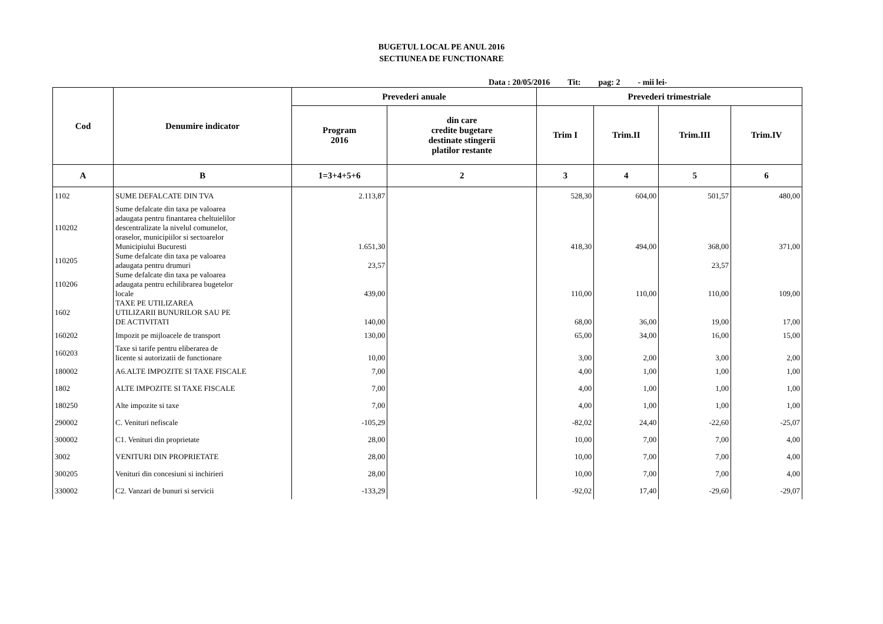BUGETUL LOCAL PE ANUL 2016
SECTIUNEA DE FUNCTIONARE
Data : 20/05/2016 Tit: pag: 2 - mii lei-
| Cod | Denumire indicator | Prevederi anuale | | Prevederi trimestriale | | | |
| --- | --- | --- | --- | --- | --- | --- | --- |
| | | Program 2016 | din care credite bugetare destinate stingerii platilor restante | Trim I | Trim.II | Trim.III | Trim.IV |
| A | B | 1=3+4+5+6 | 2 | 3 | 4 | 5 | 6 |
| 1102 | SUME DEFALCATE DIN TVA | 2.113,87 | | 528,30 | 604,00 | 501,57 | 480,00 |
| 110202 | Sume defalcate din taxa pe valoarea adaugata pentru finantarea cheltuielilor descentralizate la nivelul comunelor, oraselor, municipiilor si sectoarelor Municipiului Bucuresti | 1.651,30 | | 418,30 | 494,00 | 368,00 | 371,00 |
| 110205 | Sume defalcate din taxa pe valoarea adaugata pentru drumuri | 23,57 | | | | 23,57 | |
| 110206 | Sume defalcate din taxa pe valoarea adaugata pentru echilibrarea bugetelor locale | 439,00 | | 110,00 | 110,00 | 110,00 | 109,00 |
| 1602 | TAXE PE UTILIZAREA UTILIZARII BUNURILOR SAU PE DE ACTIVITATI | 140,00 | | 68,00 | 36,00 | 19,00 | 17,00 |
| 160202 | Impozit pe mijloacele de transport | 130,00 | | 65,00 | 34,00 | 16,00 | 15,00 |
| 160203 | Taxe si tarife pentru eliberarea de licente si autorizatii de functionare | 10,00 | | 3,00 | 2,00 | 3,00 | 2,00 |
| 180002 | A6.ALTE IMPOZITE SI TAXE FISCALE | 7,00 | | 4,00 | 1,00 | 1,00 | 1,00 |
| 1802 | ALTE IMPOZITE SI TAXE FISCALE | 7,00 | | 4,00 | 1,00 | 1,00 | 1,00 |
| 180250 | Alte impozite si taxe | 7,00 | | 4,00 | 1,00 | 1,00 | 1,00 |
| 290002 | C. Venituri nefiscale | -105,29 | | -82,02 | 24,40 | -22,60 | -25,07 |
| 300002 | C1. Venituri din proprietate | 28,00 | | 10,00 | 7,00 | 7,00 | 4,00 |
| 3002 | VENITURI DIN PROPRIETATE | 28,00 | | 10,00 | 7,00 | 7,00 | 4,00 |
| 300205 | Venituri din concesiuni si inchirieri | 28,00 | | 10,00 | 7,00 | 7,00 | 4,00 |
| 330002 | C2. Vanzari de bunuri si servicii | -133,29 | | -92,02 | 17,40 | -29,60 | -29,07 |